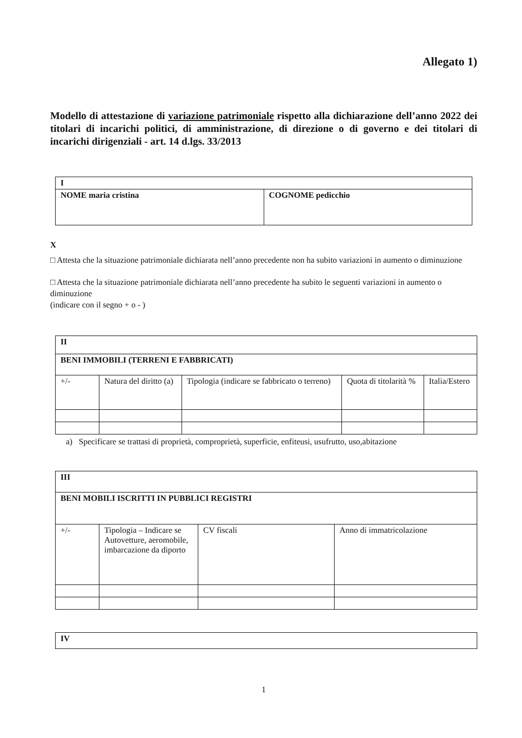Allegato 1)
Modello di attestazione di variazione patrimoniale rispetto alla dichiarazione dell’anno 2022 dei titolari di incarichi politici, di amministrazione, di direzione o di governo e dei titolari di incarichi dirigenziali - art. 14 d.lgs. 33/2013
| I | |
| NOME maria cristina | COGNOME pedicchio |
X
□ Attesta che la situazione patrimoniale dichiarata nell’anno precedente non ha subito variazioni in aumento o diminuzione
□ Attesta che la situazione patrimoniale dichiarata nell’anno precedente ha subito le seguenti variazioni in aumento o diminuzione
(indicare con il segno + o - )
| II | | | | |
| BENI IMMOBILI (TERRENI E FABBRICATI) | | | | |
| +/- | Natura del diritto (a) | Tipologia (indicare se fabbricato o terreno) | Quota di titolarità % | Italia/Estero |
a) Specificare se trattasi di proprietà, comproprietà, superficie, enfiteusi, usufrutto, uso,abitazione
| III | | | |
| BENI MOBILI ISCRITTI IN PUBBLICI REGISTRI | | | |
| +/- | Tipologia – Indicare se Autovetture, aeromobile, imbarcazione da diporto | CV fiscali | Anno di immatricolazione |
| IV |
1